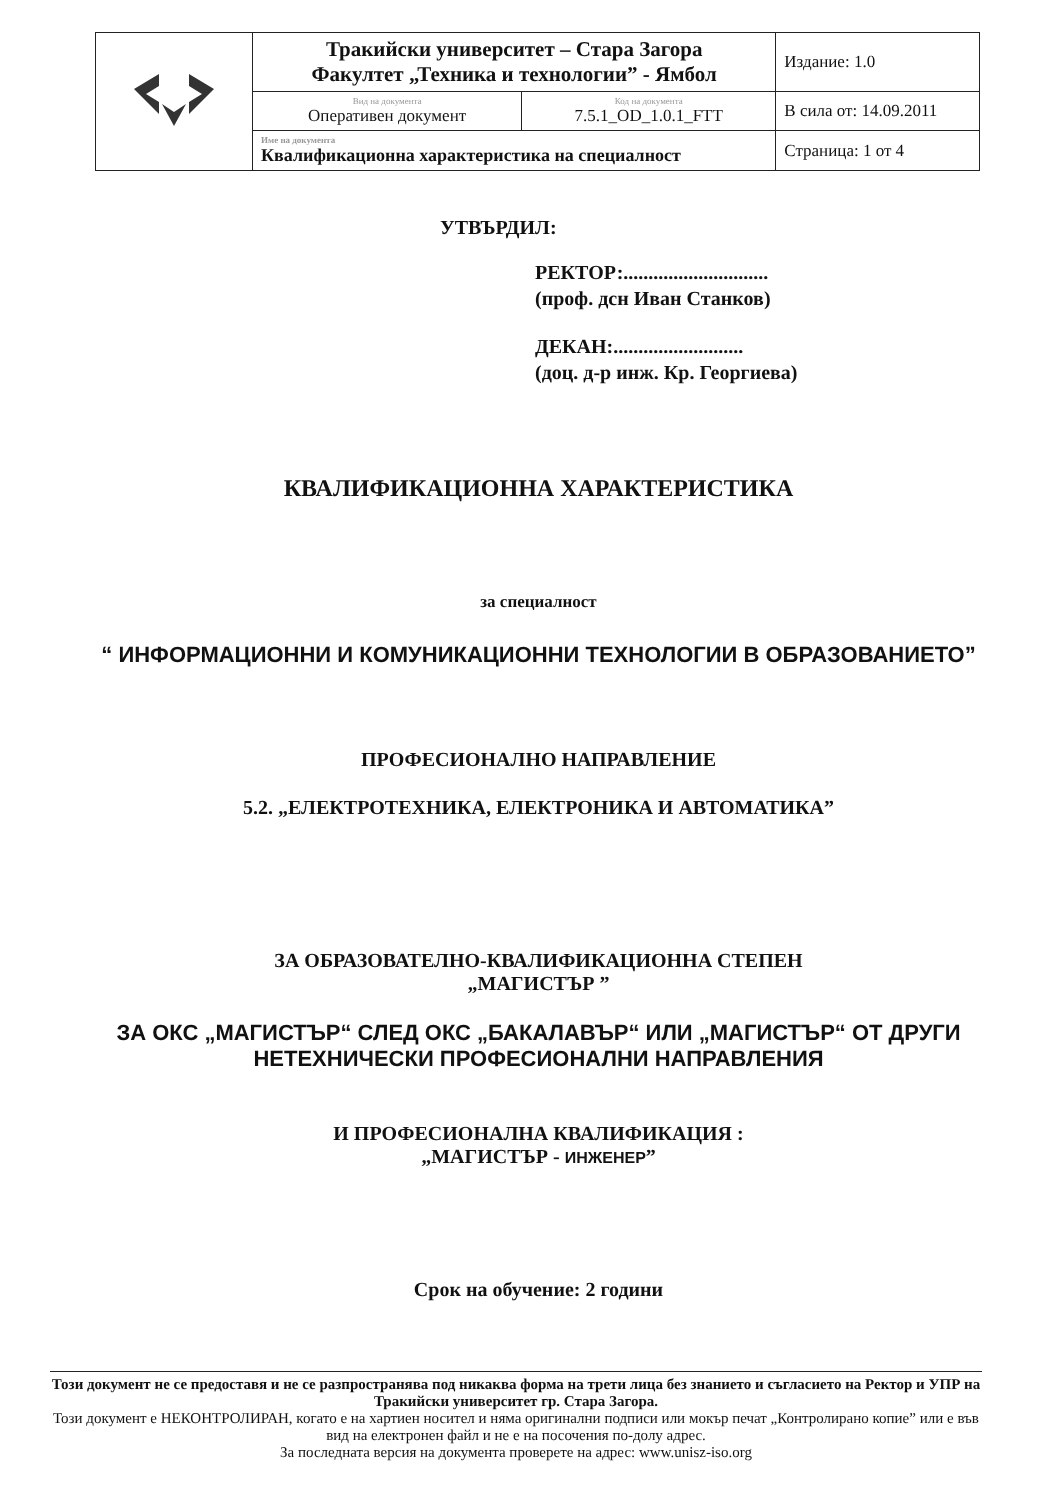| | Тракийски университет – Стара Загора Факултет „Техника и технологии” - Ямбол | | Издание: 1.0 |
| | Вид на документа Оперативен документ | Код на документа 7.5.1_OD_1.0.1_FTT | В сила от: 14.09.2011 |
| | Име на документа Квалификационна характеристика на специалност | | Страница: 1 от 4 |
УТВЪРДИЛ:
РЕКТОР:.............................
(проф. дсн Иван Станков)
ДЕКАН:..........................
(доц. д-р инж. Кр. Георгиева)
КВАЛИФИКАЦИОННА ХАРАКТЕРИСТИКА
за специалност
“ ИНФОРМАЦИОННИ И КОМУНИКАЦИОННИ ТЕХНОЛОГИИ В ОБРАЗОВАНИЕТО”
ПРОФЕСИОНАЛНО НАПРАВЛЕНИЕ
5.2. „ЕЛЕКТРОТЕХНИКА, ЕЛЕКТРОНИКА И АВТОМАТИКА”
ЗА ОБРАЗОВАТЕЛНО-КВАЛИФИКАЦИОННА СТЕПЕН
„МАГИСТЪР ”
ЗА ОКС „МАГИСТЪР“ СЛЕД ОКС „БАКАЛАВЪР“ ИЛИ „МАГИСТЪР“ ОТ ДРУГИ НЕТЕХНИЧЕСКИ ПРОФЕСИОНАЛНИ НАПРАВЛЕНИЯ
И ПРОФЕСИОНАЛНА КВАЛИФИКАЦИЯ :
„МАГИСТЪР - ИНЖЕНЕР”
Срок на обучение: 2 години
Този документ не се предоставя и не се разпространява под никаква форма на трети лица без знанието и съгласието на Ректор и УПР на Тракийски университет гр. Стара Загора.
Този документ е НЕКОНТРОЛИРАН, когато е на хартиен носител и няма оригинални подписи или мокър печат „Контролирано копие” или е във вид на електронен файл и не е на посочения по-долу адрес.
За последната версия на документа проверете на адрес: www.unisz-iso.org